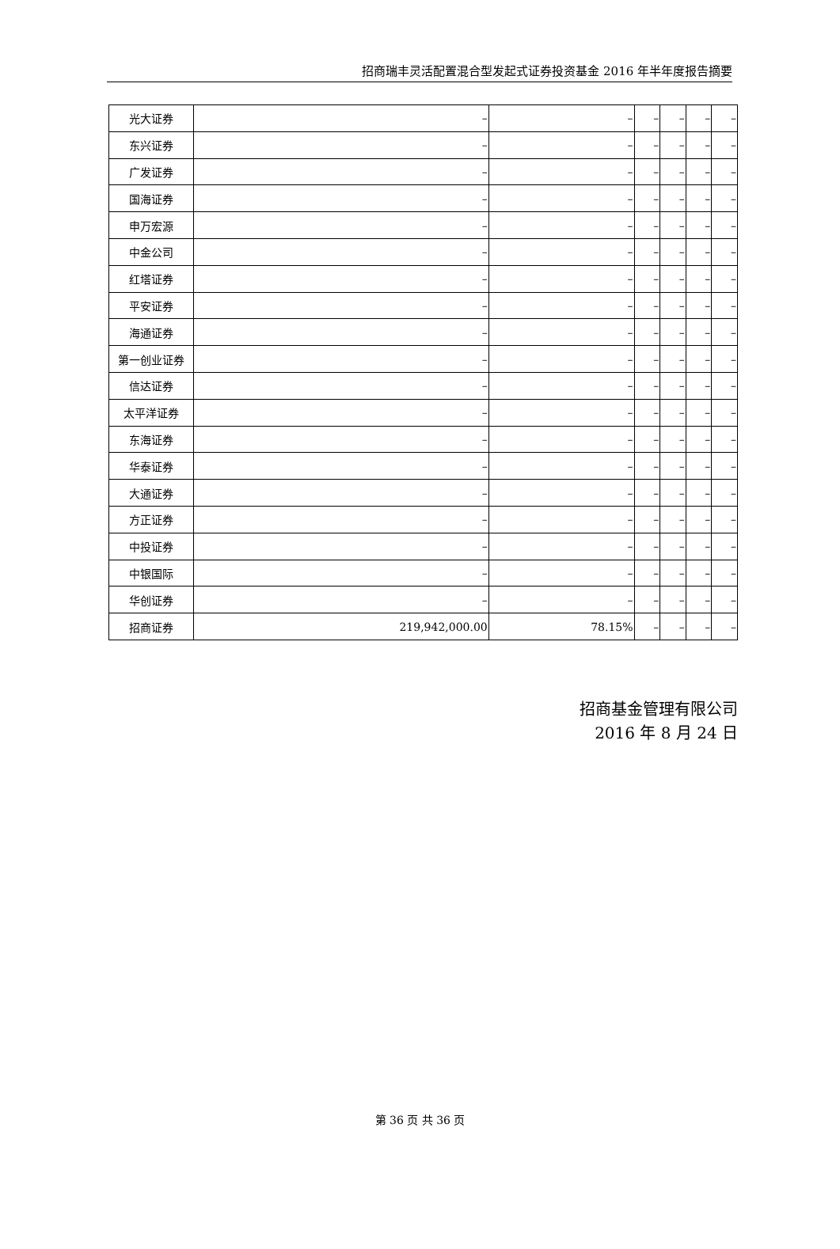招商瑞丰灵活配置混合型发起式证券投资基金 2016 年半年度报告摘要
| 光大证券 | – | – | – | – | – | – |
| 东兴证券 | – | – | – | – | – | – |
| 广发证券 | – | – | – | – | – | – |
| 国海证券 | – | – | – | – | – | – |
| 申万宏源 | – | – | – | – | – | – |
| 中金公司 | – | – | – | – | – | – |
| 红塔证券 | – | – | – | – | – | – |
| 平安证券 | – | – | – | – | – | – |
| 海通证券 | – | – | – | – | – | – |
| 第一创业证券 | – | – | – | – | – | – |
| 信达证券 | – | – | – | – | – | – |
| 太平洋证券 | – | – | – | – | – | – |
| 东海证券 | – | – | – | – | – | – |
| 华泰证券 | – | – | – | – | – | – |
| 大通证券 | – | – | – | – | – | – |
| 方正证券 | – | – | – | – | – | – |
| 中投证券 | – | – | – | – | – | – |
| 中银国际 | – | – | – | – | – | – |
| 华创证券 | – | – | – | – | – | – |
| 招商证券 | 219,942,000.00 | 78.15% | – | – | – | – |
招商基金管理有限公司
2016 年 8 月 24 日
第 36 页 共 36 页